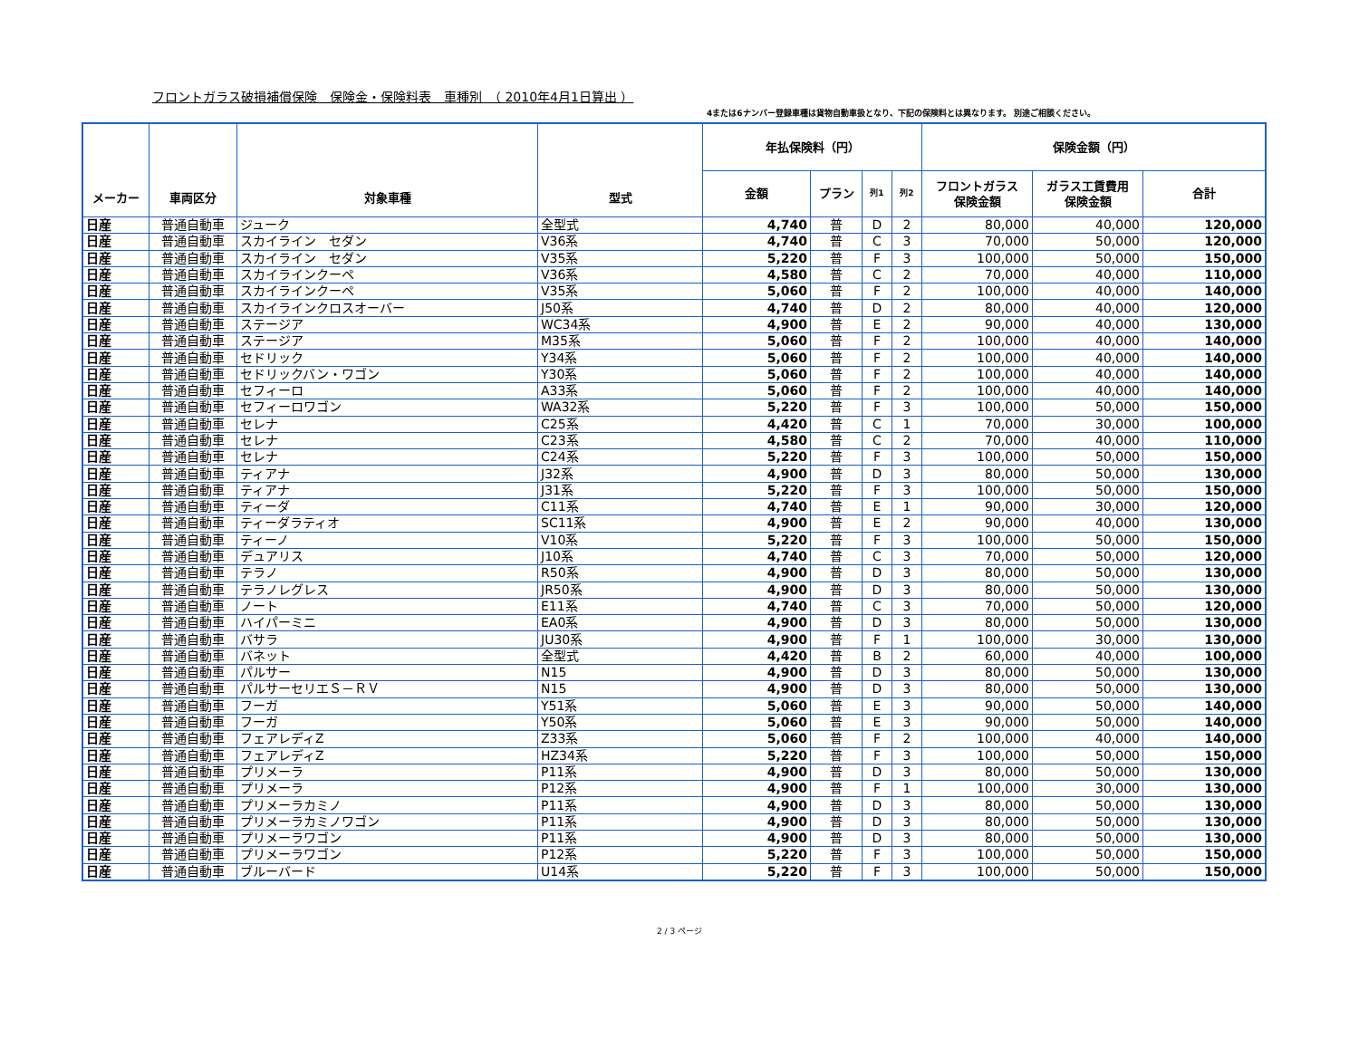フロントガラス破損補償保険　保険金・保険料表　車種別　（ 2010年4月1日算出 ）
4または6ナンバー登録車種は貨物自動車扱となり、下記の保険料とは異なります。 別途ご相談ください。
| メーカー | 車両区分 | 対象車種 | 型式 | 年払保険料（円） | | | | 保険金額（円） | | |
| --- | --- | --- | --- | --- | --- | --- | --- | --- | --- | --- |
| | | | | 金額 | プラン | 列1 | 列2 | フロントガラス 保険金額 | ガラス工賃費用 保険金額 | 合計 |
| 日産 | 普通自動車 | ジューク | 全型式 | 4,740 | 普 | D | 2 | 80,000 | 40,000 | 120,000 |
| 日産 | 普通自動車 | スカイライン セダン | V36系 | 4,740 | 普 | C | 3 | 70,000 | 50,000 | 120,000 |
| 日産 | 普通自動車 | スカイライン セダン | V35系 | 5,220 | 普 | F | 3 | 100,000 | 50,000 | 150,000 |
| 日産 | 普通自動車 | スカイラインクーペ | V36系 | 4,580 | 普 | C | 2 | 70,000 | 40,000 | 110,000 |
| 日産 | 普通自動車 | スカイラインクーペ | V35系 | 5,060 | 普 | F | 2 | 100,000 | 40,000 | 140,000 |
| 日産 | 普通自動車 | スカイラインクロスオーバー | J50系 | 4,740 | 普 | D | 2 | 80,000 | 40,000 | 120,000 |
| 日産 | 普通自動車 | ステージア | WC34系 | 4,900 | 普 | E | 2 | 90,000 | 40,000 | 130,000 |
| 日産 | 普通自動車 | ステージア | M35系 | 5,060 | 普 | F | 2 | 100,000 | 40,000 | 140,000 |
| 日産 | 普通自動車 | セドリック | Y34系 | 5,060 | 普 | F | 2 | 100,000 | 40,000 | 140,000 |
| 日産 | 普通自動車 | セドリックバン・ワゴン | Y30系 | 5,060 | 普 | F | 2 | 100,000 | 40,000 | 140,000 |
| 日産 | 普通自動車 | セフィーロ | A33系 | 5,060 | 普 | F | 2 | 100,000 | 40,000 | 140,000 |
| 日産 | 普通自動車 | セフィーロワゴン | WA32系 | 5,220 | 普 | F | 3 | 100,000 | 50,000 | 150,000 |
| 日産 | 普通自動車 | セレナ | C25系 | 4,420 | 普 | C | 1 | 70,000 | 30,000 | 100,000 |
| 日産 | 普通自動車 | セレナ | C23系 | 4,580 | 普 | C | 2 | 70,000 | 40,000 | 110,000 |
| 日産 | 普通自動車 | セレナ | C24系 | 5,220 | 普 | F | 3 | 100,000 | 50,000 | 150,000 |
| 日産 | 普通自動車 | ティアナ | J32系 | 4,900 | 普 | D | 3 | 80,000 | 50,000 | 130,000 |
| 日産 | 普通自動車 | ティアナ | J31系 | 5,220 | 普 | F | 3 | 100,000 | 50,000 | 150,000 |
| 日産 | 普通自動車 | ティーダ | C11系 | 4,740 | 普 | E | 1 | 90,000 | 30,000 | 120,000 |
| 日産 | 普通自動車 | ティーダラティオ | SC11系 | 4,900 | 普 | E | 2 | 90,000 | 40,000 | 130,000 |
| 日産 | 普通自動車 | ティーノ | V10系 | 5,220 | 普 | F | 3 | 100,000 | 50,000 | 150,000 |
| 日産 | 普通自動車 | デュアリス | J10系 | 4,740 | 普 | C | 3 | 70,000 | 50,000 | 120,000 |
| 日産 | 普通自動車 | テラノ | R50系 | 4,900 | 普 | D | 3 | 80,000 | 50,000 | 130,000 |
| 日産 | 普通自動車 | テラノレグレス | JR50系 | 4,900 | 普 | D | 3 | 80,000 | 50,000 | 130,000 |
| 日産 | 普通自動車 | ノート | E11系 | 4,740 | 普 | C | 3 | 70,000 | 50,000 | 120,000 |
| 日産 | 普通自動車 | ハイパーミニ | EA0系 | 4,900 | 普 | D | 3 | 80,000 | 50,000 | 130,000 |
| 日産 | 普通自動車 | バサラ | JU30系 | 4,900 | 普 | F | 1 | 100,000 | 30,000 | 130,000 |
| 日産 | 普通自動車 | バネット | 全型式 | 4,420 | 普 | B | 2 | 60,000 | 40,000 | 100,000 |
| 日産 | 普通自動車 | パルサー | N15 | 4,900 | 普 | D | 3 | 80,000 | 50,000 | 130,000 |
| 日産 | 普通自動車 | パルサーセリエＳ－ＲＶ | N15 | 4,900 | 普 | D | 3 | 80,000 | 50,000 | 130,000 |
| 日産 | 普通自動車 | フーガ | Y51系 | 5,060 | 普 | E | 3 | 90,000 | 50,000 | 140,000 |
| 日産 | 普通自動車 | フーガ | Y50系 | 5,060 | 普 | E | 3 | 90,000 | 50,000 | 140,000 |
| 日産 | 普通自動車 | フェアレディZ | Z33系 | 5,060 | 普 | F | 2 | 100,000 | 40,000 | 140,000 |
| 日産 | 普通自動車 | フェアレディZ | HZ34系 | 5,220 | 普 | F | 3 | 100,000 | 50,000 | 150,000 |
| 日産 | 普通自動車 | プリメーラ | P11系 | 4,900 | 普 | D | 3 | 80,000 | 50,000 | 130,000 |
| 日産 | 普通自動車 | プリメーラ | P12系 | 4,900 | 普 | F | 1 | 100,000 | 30,000 | 130,000 |
| 日産 | 普通自動車 | プリメーラカミノ | P11系 | 4,900 | 普 | D | 3 | 80,000 | 50,000 | 130,000 |
| 日産 | 普通自動車 | プリメーラカミノワゴン | P11系 | 4,900 | 普 | D | 3 | 80,000 | 50,000 | 130,000 |
| 日産 | 普通自動車 | プリメーラワゴン | P11系 | 4,900 | 普 | D | 3 | 80,000 | 50,000 | 130,000 |
| 日産 | 普通自動車 | プリメーラワゴン | P12系 | 5,220 | 普 | F | 3 | 100,000 | 50,000 | 150,000 |
| 日産 | 普通自動車 | ブルーバード | U14系 | 5,220 | 普 | F | 3 | 100,000 | 50,000 | 150,000 |
2 / 3 ページ